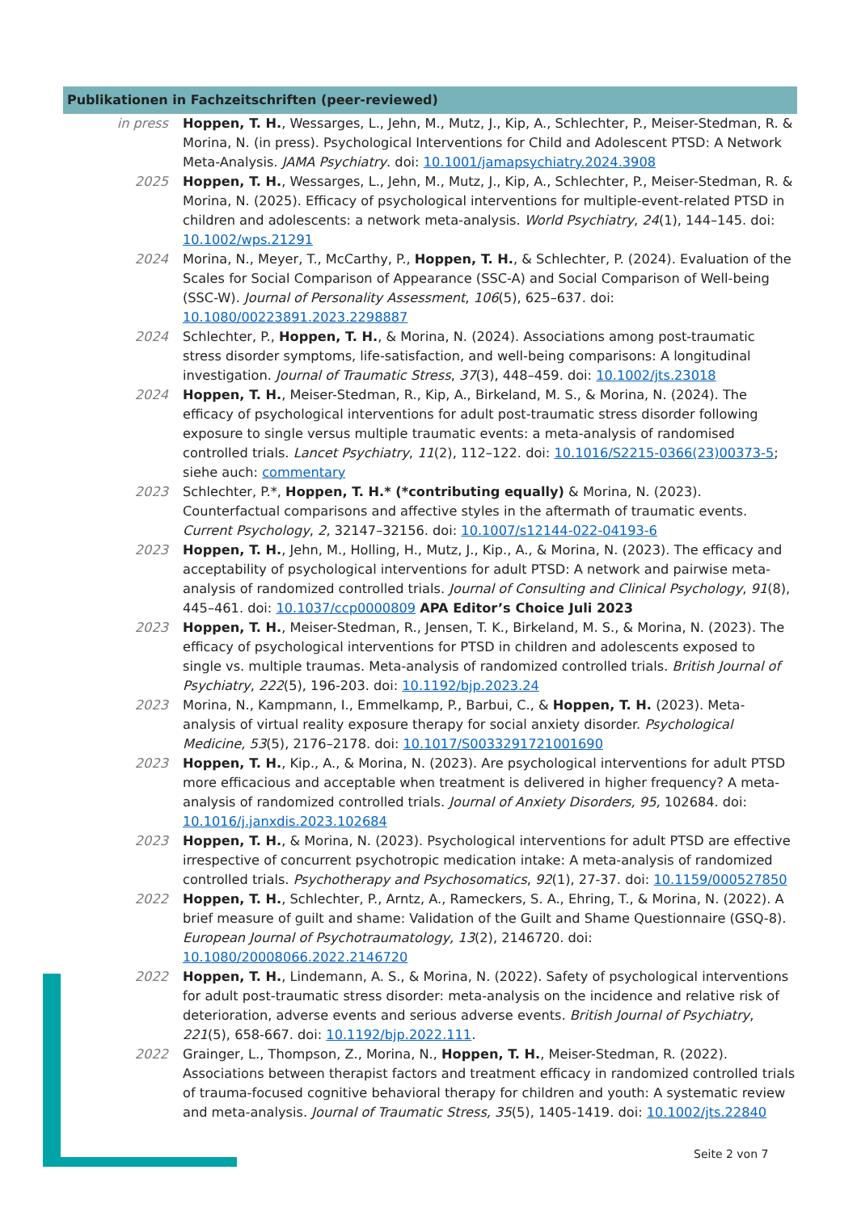Publikationen in Fachzeitschriften (peer-reviewed)
in press Hoppen, T. H., Wessarges, L., Jehn, M., Mutz, J., Kip, A., Schlechter, P., Meiser-Stedman, R. & Morina, N. (in press). Psychological Interventions for Child and Adolescent PTSD: A Network Meta-Analysis. JAMA Psychiatry. doi: 10.1001/jamapsychiatry.2024.3908
2025 Hoppen, T. H., Wessarges, L., Jehn, M., Mutz, J., Kip, A., Schlechter, P., Meiser-Stedman, R. & Morina, N. (2025). Efficacy of psychological interventions for multiple-event-related PTSD in children and adolescents: a network meta-analysis. World Psychiatry, 24(1), 144–145. doi: 10.1002/wps.21291
2024 Morina, N., Meyer, T., McCarthy, P., Hoppen, T. H., & Schlechter, P. (2024). Evaluation of the Scales for Social Comparison of Appearance (SSC-A) and Social Comparison of Well-being (SSC-W). Journal of Personality Assessment, 106(5), 625–637. doi: 10.1080/00223891.2023.2298887
2024 Schlechter, P., Hoppen, T. H., & Morina, N. (2024). Associations among post-traumatic stress disorder symptoms, life-satisfaction, and well-being comparisons: A longitudinal investigation. Journal of Traumatic Stress, 37(3), 448–459. doi: 10.1002/jts.23018
2024 Hoppen, T. H., Meiser-Stedman, R., Kip, A., Birkeland, M. S., & Morina, N. (2024). The efficacy of psychological interventions for adult post-traumatic stress disorder following exposure to single versus multiple traumatic events: a meta-analysis of randomised controlled trials. Lancet Psychiatry, 11(2), 112–122. doi: 10.1016/S2215-0366(23)00373-5; siehe auch: commentary
2023 Schlechter, P.*, Hoppen, T. H.* (*contributing equally) & Morina, N. (2023). Counterfactual comparisons and affective styles in the aftermath of traumatic events. Current Psychology, 2, 32147–32156. doi: 10.1007/s12144-022-04193-6
2023 Hoppen, T. H., Jehn, M., Holling, H., Mutz, J., Kip., A., & Morina, N. (2023). The efficacy and acceptability of psychological interventions for adult PTSD: A network and pairwise meta-analysis of randomized controlled trials. Journal of Consulting and Clinical Psychology, 91(8), 445–461. doi: 10.1037/ccp0000809 APA Editor’s Choice Juli 2023
2023 Hoppen, T. H., Meiser-Stedman, R., Jensen, T. K., Birkeland, M. S., & Morina, N. (2023). The efficacy of psychological interventions for PTSD in children and adolescents exposed to single vs. multiple traumas. Meta-analysis of randomized controlled trials. British Journal of Psychiatry, 222(5), 196-203. doi: 10.1192/bjp.2023.24
2023 Morina, N., Kampmann, I., Emmelkamp, P., Barbui, C., & Hoppen, T. H. (2023). Meta-analysis of virtual reality exposure therapy for social anxiety disorder. Psychological Medicine, 53(5), 2176–2178. doi: 10.1017/S0033291721001690
2023 Hoppen, T. H., Kip., A., & Morina, N. (2023). Are psychological interventions for adult PTSD more efficacious and acceptable when treatment is delivered in higher frequency? A meta-analysis of randomized controlled trials. Journal of Anxiety Disorders, 95, 102684. doi: 10.1016/j.janxdis.2023.102684
2023 Hoppen, T. H., & Morina, N. (2023). Psychological interventions for adult PTSD are effective irrespective of concurrent psychotropic medication intake: A meta-analysis of randomized controlled trials. Psychotherapy and Psychosomatics, 92(1), 27-37. doi: 10.1159/000527850
2022 Hoppen, T. H., Schlechter, P., Arntz, A., Rameckers, S. A., Ehring, T., & Morina, N. (2022). A brief measure of guilt and shame: Validation of the Guilt and Shame Questionnaire (GSQ-8). European Journal of Psychotraumatology, 13(2), 2146720. doi: 10.1080/20008066.2022.2146720
2022 Hoppen, T. H., Lindemann, A. S., & Morina, N. (2022). Safety of psychological interventions for adult post-traumatic stress disorder: meta-analysis on the incidence and relative risk of deterioration, adverse events and serious adverse events. British Journal of Psychiatry, 221(5), 658-667. doi: 10.1192/bjp.2022.111.
2022 Grainger, L., Thompson, Z., Morina, N., Hoppen, T. H., Meiser-Stedman, R. (2022). Associations between therapist factors and treatment efficacy in randomized controlled trials of trauma-focused cognitive behavioral therapy for children and youth: A systematic review and meta-analysis. Journal of Traumatic Stress, 35(5), 1405-1419. doi: 10.1002/jts.22840
Seite 2 von 7